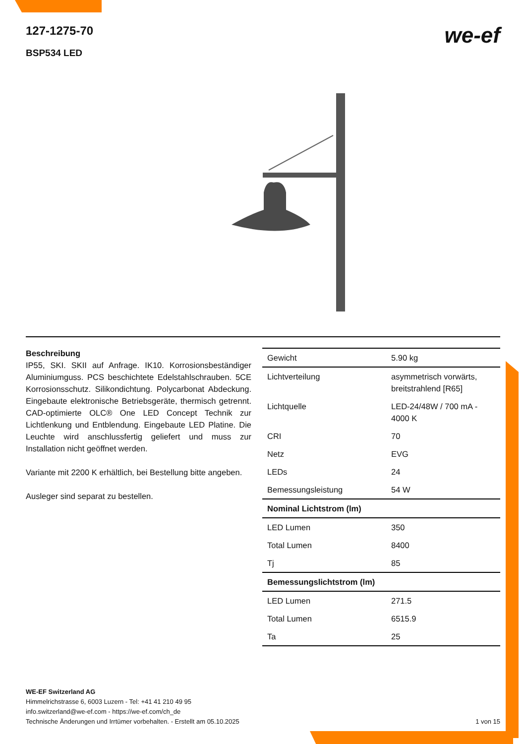127-1275-70
BSP534 LED
we-ef
Beschreibung
IP55, SKI. SKII auf Anfrage. IK10. Korrosionsbeständiger Aluminiumguss. PCS beschichtete Edelstahlschrauben. 5CE Korrosionsschutz. Silikondichtung. Polycarbonat Abdeckung. Eingebaute elektronische Betriebsgeräte, thermisch getrennt. CAD-optimierte OLC® One LED Concept Technik zur Lichtlenkung und Entblendung. Eingebaute LED Platine. Die Leuchte wird anschlussfertig geliefert und muss zur Installation nicht geöffnet werden.
Variante mit 2200 K erhältlich, bei Bestellung bitte angeben.
Ausleger sind separat zu bestellen.
| Gewicht | 5.90 kg |
| Lichtverteilung | asymmetrisch vorwärts, breitstrahlend [R65] |
| Lichtquelle | LED-24/48W / 700 mA - 4000 K |
| CRI | 70 |
| Netz | EVG |
| LEDs | 24 |
| Bemessungsleistung | 54 W |
| Nominal Lichtstrom (lm) | |
| LED Lumen | 350 |
| Total Lumen | 8400 |
| Tj | 85 |
| Bemessungslichtstrom (lm) | |
| LED Lumen | 271.5 |
| Total Lumen | 6515.9 |
| Ta | 25 |
WE-EF Switzerland AG
Himmelrichstrasse 6, 6003 Luzern - Tel: +41 41 210 49 95
info.switzerland@we-ef.com - https://we-ef.com/ch_de
Technische Änderungen und Irrtümer vorbehalten. - Erstellt am 05.10.2025 1 von 15